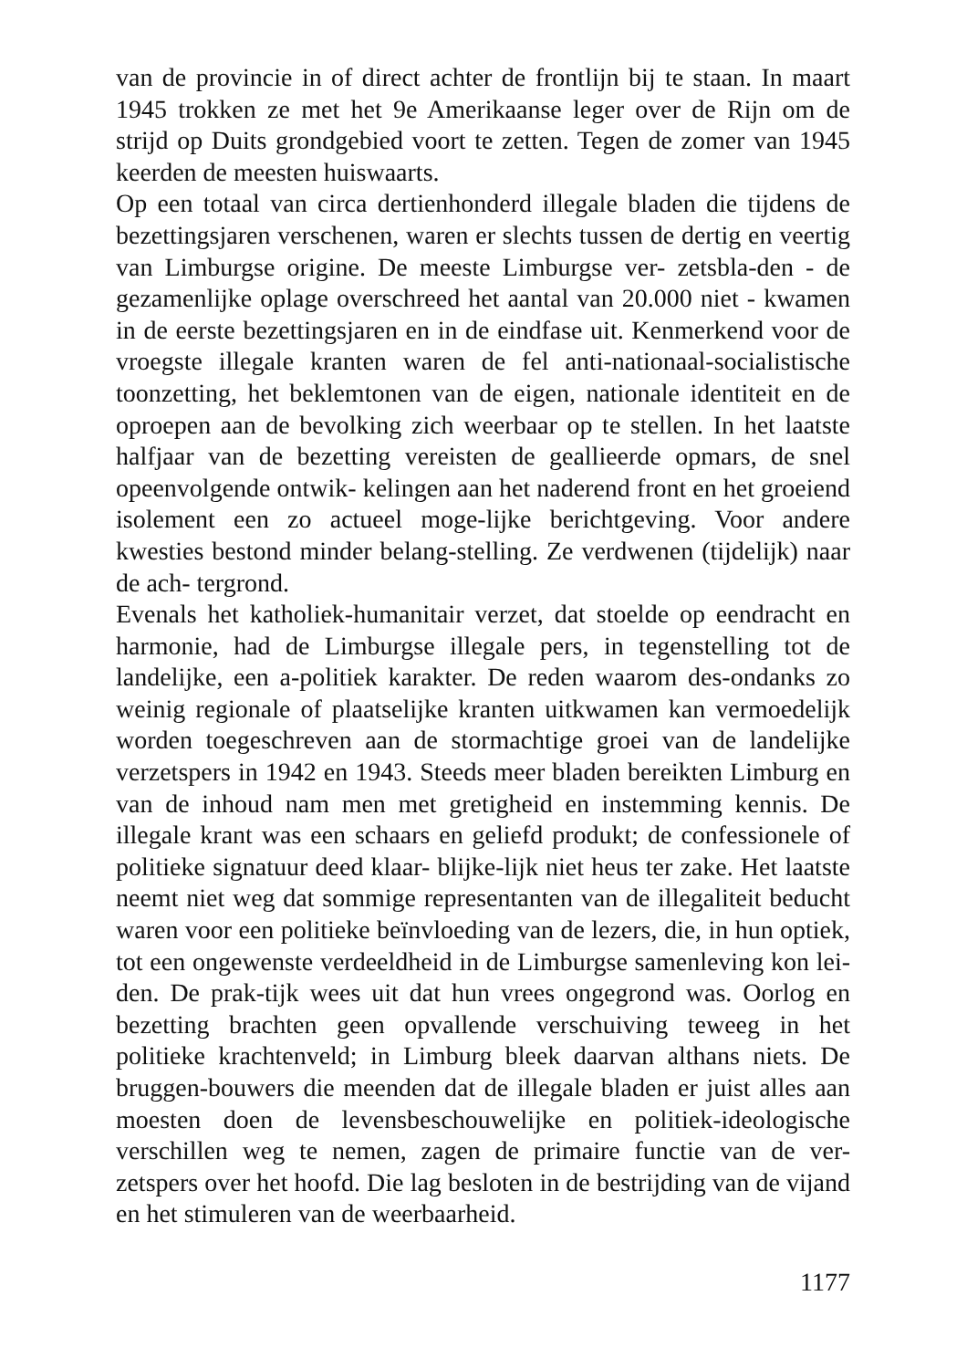van de provincie in of direct achter de frontlijn bij te staan. In maart 1945 trokken ze met het 9e Amerikaanse leger over de Rijn om de strijd op Duits grondgebied voort te zetten. Tegen de zomer van 1945 keerden de meesten huiswaarts.
Op een totaal van circa dertienhonderd illegale bladen die tijdens de bezettingsjaren verschenen, waren er slechts tussen de dertig en veertig van Limburgse origine. De meeste Limburgse ver- zetsbla-den - de gezamenlijke oplage overschreed het aantal van 20.000 niet - kwamen in de eerste bezettingsjaren en in de eindfase uit. Kenmerkend voor de vroegste illegale kranten waren de fel anti-nationaal-socialistische toonzetting, het beklemtonen van de eigen, nationale identiteit en de oproepen aan de bevolking zich weerbaar op te stellen. In het laatste halfjaar van de bezetting vereisten de geallieerde opmars, de snel opeenvolgende ontwik- kelingen aan het naderend front en het groeiend isolement een zo actueel moge-lijke berichtgeving. Voor andere kwesties bestond minder belang-stelling. Ze verdwenen (tijdelijk) naar de ach- tergrond.
Evenals het katholiek-humanitair verzet, dat stoelde op eendracht en harmonie, had de Limburgse illegale pers, in tegenstelling tot de landelijke, een a-politiek karakter. De reden waarom des-ondanks zo weinig regionale of plaatselijke kranten uitkwamen kan vermoedelijk worden toegeschreven aan de stormachtige groei van de landelijke verzetspers in 1942 en 1943. Steeds meer bladen bereikten Limburg en van de inhoud nam men met gretigheid en instemming kennis. De illegale krant was een schaars en geliefd produkt; de confessionele of politieke signatuur deed klaar- blijke-lijk niet heus ter zake. Het laatste neemt niet weg dat sommige representanten van de illegaliteit beducht waren voor een politieke beïnvloeding van de lezers, die, in hun optiek, tot een ongewenste verdeeldheid in de Limburgse samenleving kon lei- den. De prak-tijk wees uit dat hun vrees ongegrond was. Oorlog en bezetting brachten geen opvallende verschuiving teweeg in het politieke krachtenveld; in Limburg bleek daarvan althans niets. De bruggen-bouwers die meenden dat de illegale bladen er juist alles aan moesten doen de levensbeschouwelijke en politiek-ideologische verschillen weg te nemen, zagen de primaire functie van de ver-zetspers over het hoofd. Die lag besloten in de bestrijding van de vijand en het stimuleren van de weerbaarheid.
1177